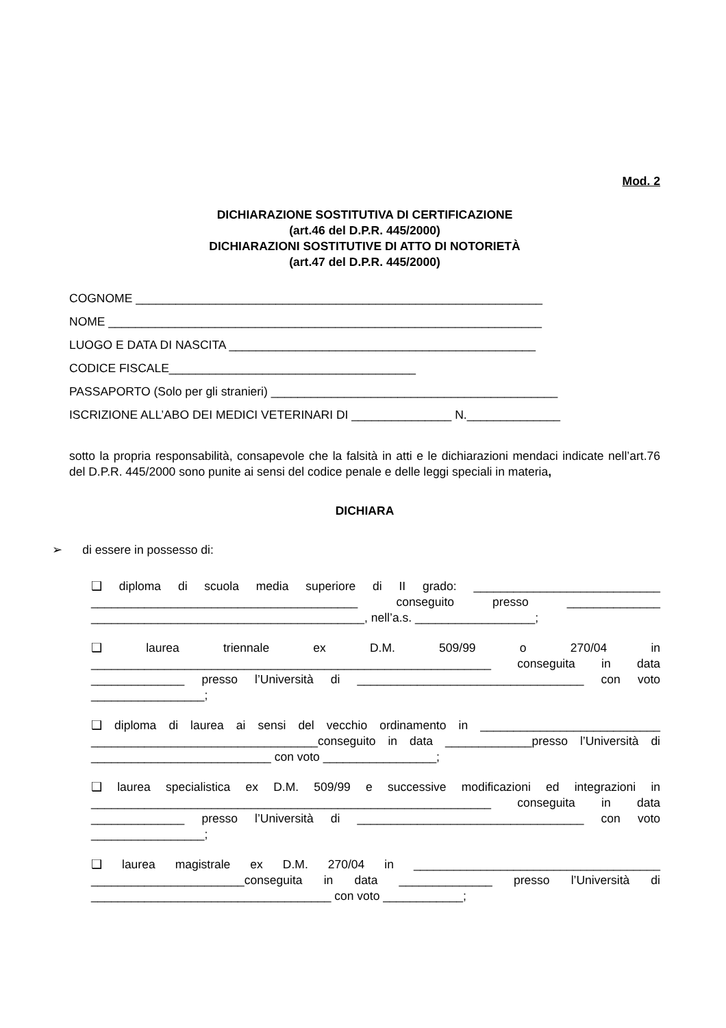Mod. 2
DICHIARAZIONE SOSTITUTIVA DI CERTIFICAZIONE
(art.46 del D.P.R. 445/2000)
DICHIARAZIONI SOSTITUTIVE DI ATTO DI NOTORIETÀ
(art.47 del D.P.R. 445/2000)
COGNOME _____________________________________________________________
NOME _________________________________________________________________
LUOGO E DATA DI NASCITA ______________________________________________
CODICE FISCALE_____________________________________
PASSAPORTO (Solo per gli stranieri) ___________________________________________
ISCRIZIONE ALL’ABO DEI MEDICI VETERINARI DI _______________ N.______________
sotto la propria responsabilità, consapevole che la falsità in atti e le dichiarazioni mendaci indicate nell’art.76 del D.P.R. 445/2000 sono punite ai sensi del codice penale e delle leggi speciali in materia,
DICHIARA
➢ di essere in possesso di:
❑ diploma di scuola media superiore di II grado: ____________________________ ________________________________________ conseguito presso ______________ _________________________________________, nell’a.s. __________________;
❑ laurea triennale ex D.M. 509/99 o 270/04 in ____________________________________________________________ conseguita in data ______________ presso l’Università di __________________________________ con voto _________________;
❑ diploma di laurea ai sensi del vecchio ordinamento in ___________________________ __________________________________conseguito in data _____________presso l’Università di ___________________________ con voto _________________;
❑ laurea specialistica ex D.M. 509/99 e successive modificazioni ed integrazioni in ____________________________________________________________ conseguita in data ______________ presso l’Università di __________________________________ con voto _________________;
❑ laurea magistrale ex D.M. 270/04 in _____________________________________ _______________________conseguita in data ______________ presso l’Università di ____________________________________ con voto ____________;